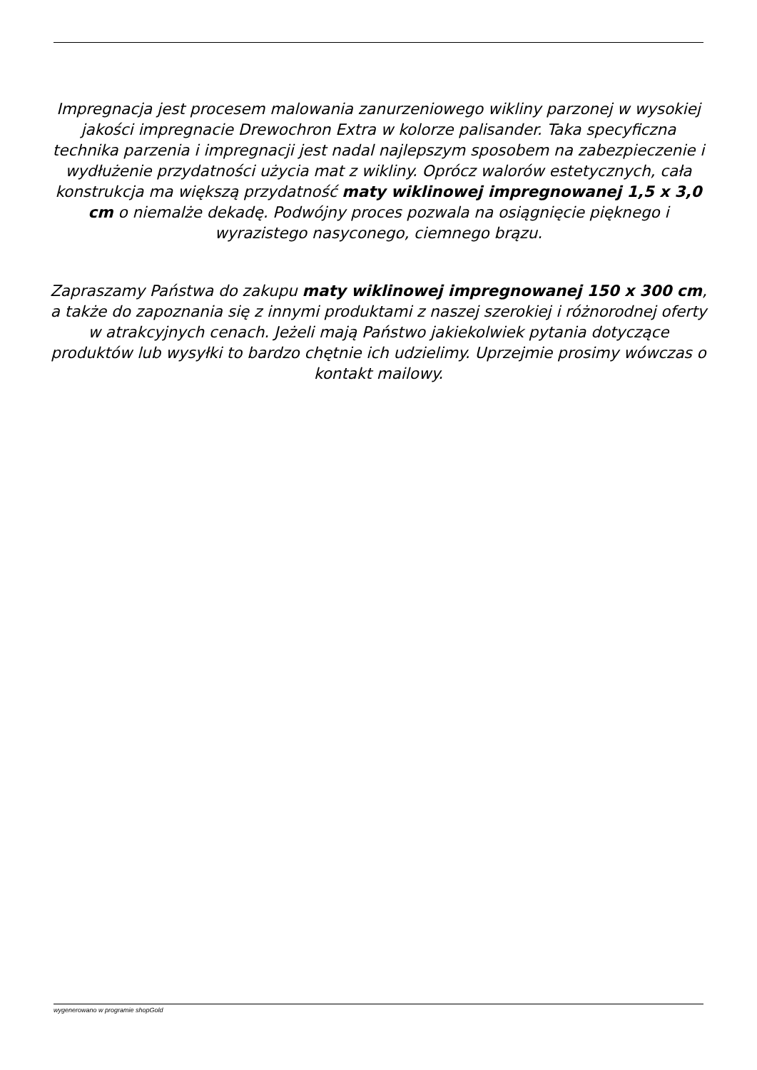Impregnacja jest procesem malowania zanurzeniowego wikliny parzonej w wysokiej jakości impregnacie Drewochron Extra w kolorze palisander. Taka specyficzna technika parzenia i impregnacji jest nadal najlepszym sposobem na zabezpieczenie i wydłużenie przydatności użycia mat z wikliny. Oprócz walorów estetycznych, cała konstrukcja ma większą przydatność maty wiklinowej impregnowanej 1,5 x 3,0 cm o niemalże dekadę. Podwójny proces pozwala na osiągnięcie pięknego i wyrazistego nasyconego, ciemnego brązu.
Zapraszamy Państwa do zakupu maty wiklinowej impregnowanej 150 x 300 cm, a także do zapoznania się z innymi produktami z naszej szerokiej i różnorodnej oferty w atrakcyjnych cenach. Jeżeli mają Państwo jakiekolwiek pytania dotyczące produktów lub wysyłki to bardzo chętnie ich udzielimy. Uprzejmie prosimy wówczas o kontakt mailowy.
wygenerowano w programie shopGold